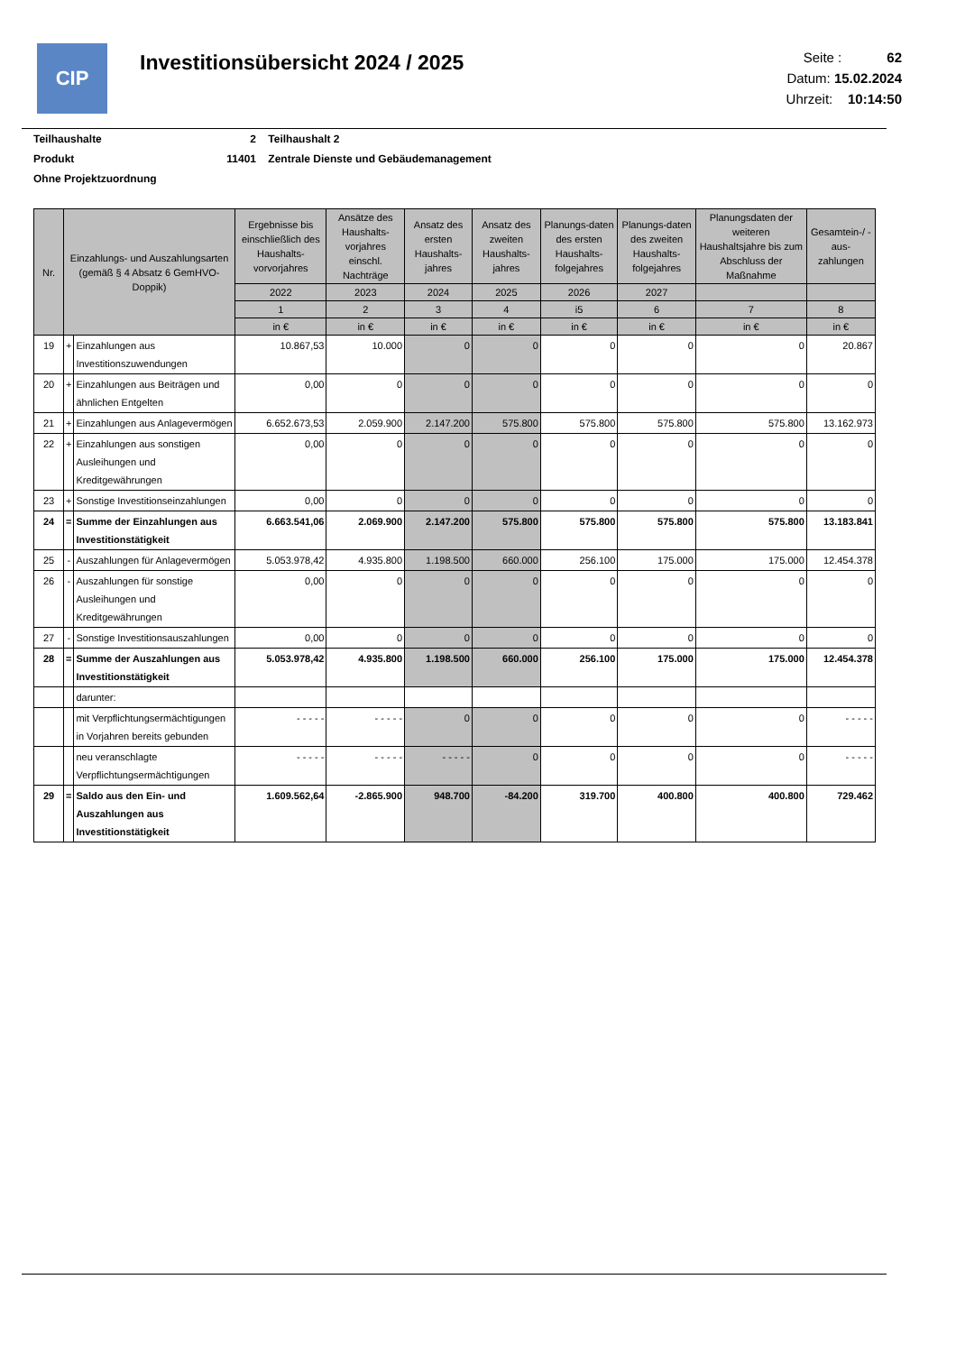CIP
Investitionsübersicht 2024 / 2025
Seite : 62
Datum: 15.02.2024
Uhrzeit: 10:14:50
Teilhaushalte 2 Teilhaushalt 2
Produkt 11401 Zentrale Dienste und Gebäudemanagement
Ohne Projektzuordnung
| Nr. | Einzahlungs- und Auszahlungsarten (gemäß § 4 Absatz 6 GemHVO-Doppik) | | Ergebnisse bis einschließlich des Haushalts-vorvorjahres | Ansätze des Haushalts-vorjahres einschl. Nachträge | Ansatz des ersten Haushalts-jahres | Ansatz des zweiten Haushalts-jahres | Planungs-daten des ersten Haushalts-folgejahres | Planungs-daten des zweiten Haushalts-folgejahres | Planungsdaten der weiteren Haushaltsjahre bis zum Abschluss der Maßnahme | Gesamtein-/ -aus-zahlungen |
| --- | --- | --- | --- | --- | --- | --- | --- | --- | --- | --- |
| | | | 2022 | 2023 | 2024 | 2025 | 2026 | 2027 | | |
| | | | 1 | 2 | 3 | 4 | i5 | 6 | 7 | 8 |
| | | | in € | in € | in € | in € | in € | in € | in € | in € |
| 19 | + | Einzahlungen aus Investitionszuwendungen | 10.867,53 | 10.000 | 0 | 0 | 0 | 0 | 0 | 20.867 |
| 20 | + | Einzahlungen aus Beiträgen und ähnlichen Entgelten | 0,00 | 0 | 0 | 0 | 0 | 0 | 0 | 0 |
| 21 | + | Einzahlungen aus Anlagevermögen | 6.652.673,53 | 2.059.900 | 2.147.200 | 575.800 | 575.800 | 575.800 | 575.800 | 13.162.973 |
| 22 | + | Einzahlungen aus sonstigen Ausleihungen und Kreditgewährungen | 0,00 | 0 | 0 | 0 | 0 | 0 | 0 | 0 |
| 23 | + | Sonstige Investitionseinzahlungen | 0,00 | 0 | 0 | 0 | 0 | 0 | 0 | 0 |
| 24 | = | Summe der Einzahlungen aus Investitionstätigkeit | 6.663.541,06 | 2.069.900 | 2.147.200 | 575.800 | 575.800 | 575.800 | 575.800 | 13.183.841 |
| 25 | - | Auszahlungen für Anlagevermögen | 5.053.978,42 | 4.935.800 | 1.198.500 | 660.000 | 256.100 | 175.000 | 175.000 | 12.454.378 |
| 26 | - | Auszahlungen für sonstige Ausleihungen und Kreditgewährungen | 0,00 | 0 | 0 | 0 | 0 | 0 | 0 | 0 |
| 27 | - | Sonstige Investitionsauszahlungen | 0,00 | 0 | 0 | 0 | 0 | 0 | 0 | 0 |
| 28 | = | Summe der Auszahlungen aus Investitionstätigkeit | 5.053.978,42 | 4.935.800 | 1.198.500 | 660.000 | 256.100 | 175.000 | 175.000 | 12.454.378 |
| | | darunter: | | | | | | | | |
| | | mit Verpflichtungsermächtigungen in Vorjahren bereits gebunden | - - - - - | - - - - - | 0 | 0 | 0 | 0 | 0 | - - - - - |
| | | neu veranschlagte Verpflichtungsermächtigungen | - - - - - | - - - - - | - - - - - | 0 | 0 | 0 | 0 | - - - - - |
| 29 | = | Saldo aus den Ein- und Auszahlungen aus Investitionstätigkeit | 1.609.562,64 | -2.865.900 | 948.700 | -84.200 | 319.700 | 400.800 | 400.800 | 729.462 |